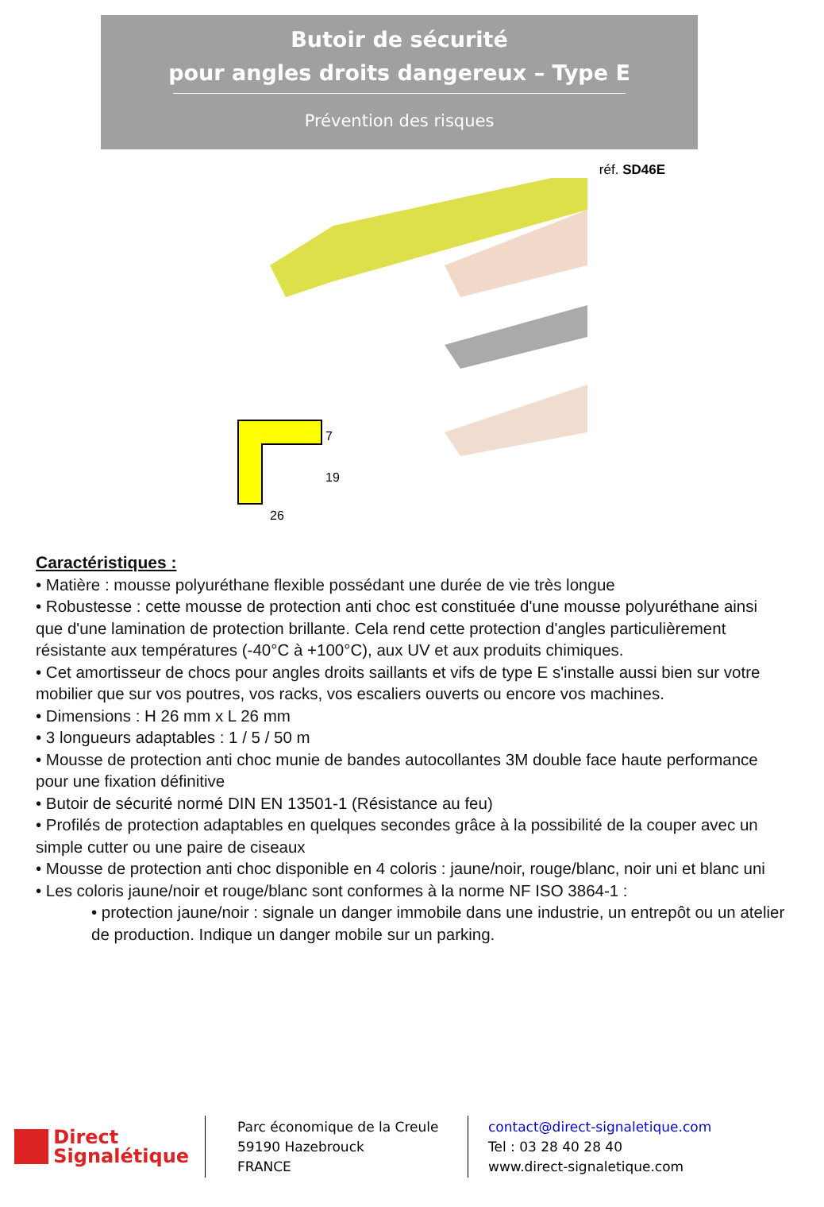Butoir de sécurité
pour angles droits dangereux – Type E
Prévention des risques
réf. SD46E
7
19
26
Caractéristiques :
• Matière : mousse polyuréthane flexible possédant une durée de vie très longue
• Robustesse : cette mousse de protection anti choc est constituée d'une mousse polyuréthane ainsi que d'une lamination de protection brillante. Cela rend cette protection d'angles particulièrement résistante aux températures (-40°C à +100°C), aux UV et aux produits chimiques.
• Cet amortisseur de chocs pour angles droits saillants et vifs de type E s'installe aussi bien sur votre mobilier que sur vos poutres, vos racks, vos escaliers ouverts ou encore vos machines.
• Dimensions : H 26 mm x L 26 mm
• 3 longueurs adaptables : 1 / 5 / 50 m
• Mousse de protection anti choc munie de bandes autocollantes 3M double face haute performance pour une fixation définitive
• Butoir de sécurité normé DIN EN 13501-1 (Résistance au feu)
• Profilés de protection adaptables en quelques secondes grâce à la possibilité de la couper avec un simple cutter ou une paire de ciseaux
• Mousse de protection anti choc disponible en 4 coloris : jaune/noir, rouge/blanc, noir uni et blanc uni
• Les coloris jaune/noir et rouge/blanc sont conformes à la norme NF ISO 3864-1 :
• protection jaune/noir : signale un danger immobile dans une industrie, un entrepôt ou un atelier de production. Indique un danger mobile sur un parking.
Direct
Signalétique
Parc économique de la Creule
59190 Hazebrouck
FRANCE
contact@direct-signaletique.com
Tel : 03 28 40 28 40
www.direct-signaletique.com